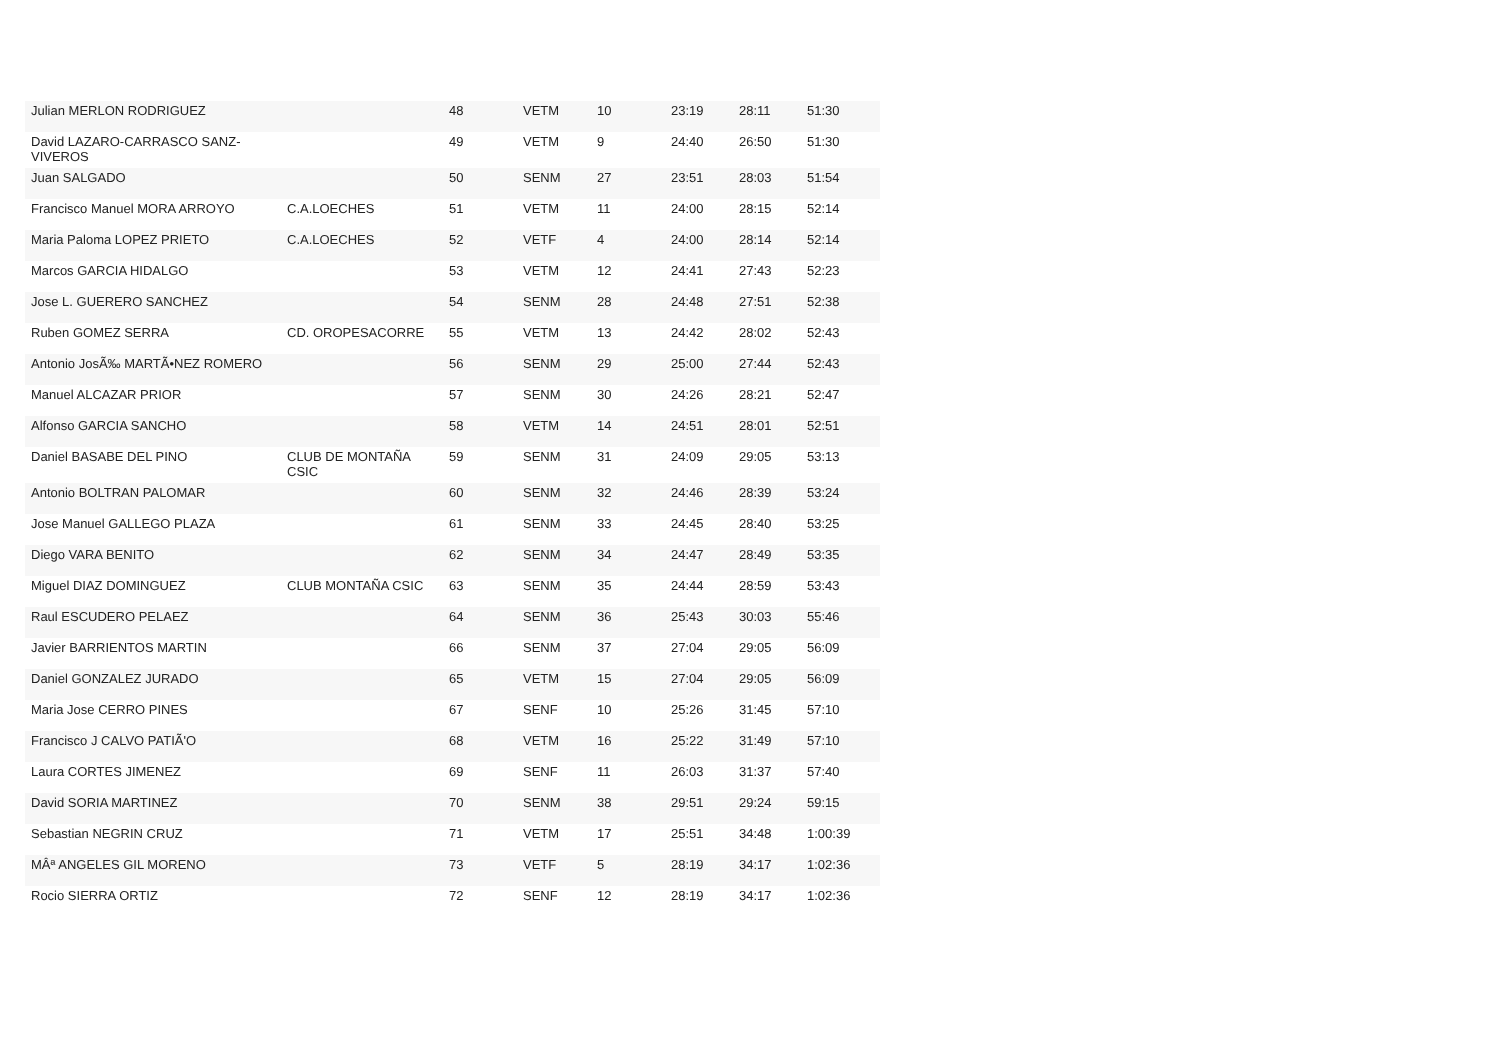| Julian MERLON RODRIGUEZ | | 48 | VETM | 10 | 23:19 | 28:11 | 51:30 |
| David LAZARO-CARRASCO SANZ-VIVEROS | | 49 | VETM | 9 | 24:40 | 26:50 | 51:30 |
| Juan SALGADO | | 50 | SENM | 27 | 23:51 | 28:03 | 51:54 |
| Francisco Manuel MORA ARROYO | C.A.LOECHES | 51 | VETM | 11 | 24:00 | 28:15 | 52:14 |
| Maria Paloma LOPEZ PRIETO | C.A.LOECHES | 52 | VETF | 4 | 24:00 | 28:14 | 52:14 |
| Marcos GARCIA HIDALGO | | 53 | VETM | 12 | 24:41 | 27:43 | 52:23 |
| Jose L. GUERERO SANCHEZ | | 54 | SENM | 28 | 24:48 | 27:51 | 52:38 |
| Ruben GOMEZ SERRA | CD. OROPESACORRE | 55 | VETM | 13 | 24:42 | 28:02 | 52:43 |
| Antonio JosÃ‰ MARTÃ•NEZ ROMERO | | 56 | SENM | 29 | 25:00 | 27:44 | 52:43 |
| Manuel ALCAZAR PRIOR | | 57 | SENM | 30 | 24:26 | 28:21 | 52:47 |
| Alfonso GARCIA SANCHO | | 58 | VETM | 14 | 24:51 | 28:01 | 52:51 |
| Daniel BASABE DEL PINO | CLUB DE MONTAÑA CSIC | 59 | SENM | 31 | 24:09 | 29:05 | 53:13 |
| Antonio BOLTRAN PALOMAR | | 60 | SENM | 32 | 24:46 | 28:39 | 53:24 |
| Jose Manuel GALLEGO PLAZA | | 61 | SENM | 33 | 24:45 | 28:40 | 53:25 |
| Diego VARA BENITO | | 62 | SENM | 34 | 24:47 | 28:49 | 53:35 |
| Miguel DIAZ DOMINGUEZ | CLUB MONTAÑA CSIC | 63 | SENM | 35 | 24:44 | 28:59 | 53:43 |
| Raul ESCUDERO PELAEZ | | 64 | SENM | 36 | 25:43 | 30:03 | 55:46 |
| Javier BARRIENTOS MARTIN | | 66 | SENM | 37 | 27:04 | 29:05 | 56:09 |
| Daniel GONZALEZ JURADO | | 65 | VETM | 15 | 27:04 | 29:05 | 56:09 |
| Maria Jose CERRO PINES | | 67 | SENF | 10 | 25:26 | 31:45 | 57:10 |
| Francisco J CALVO PATIÃ'O | | 68 | VETM | 16 | 25:22 | 31:49 | 57:10 |
| Laura CORTES JIMENEZ | | 69 | SENF | 11 | 26:03 | 31:37 | 57:40 |
| David SORIA MARTINEZ | | 70 | SENM | 38 | 29:51 | 29:24 | 59:15 |
| Sebastian NEGRIN CRUZ | | 71 | VETM | 17 | 25:51 | 34:48 | 1:00:39 |
| MÂª ANGELES GIL MORENO | | 73 | VETF | 5 | 28:19 | 34:17 | 1:02:36 |
| Rocio SIERRA ORTIZ | | 72 | SENF | 12 | 28:19 | 34:17 | 1:02:36 |